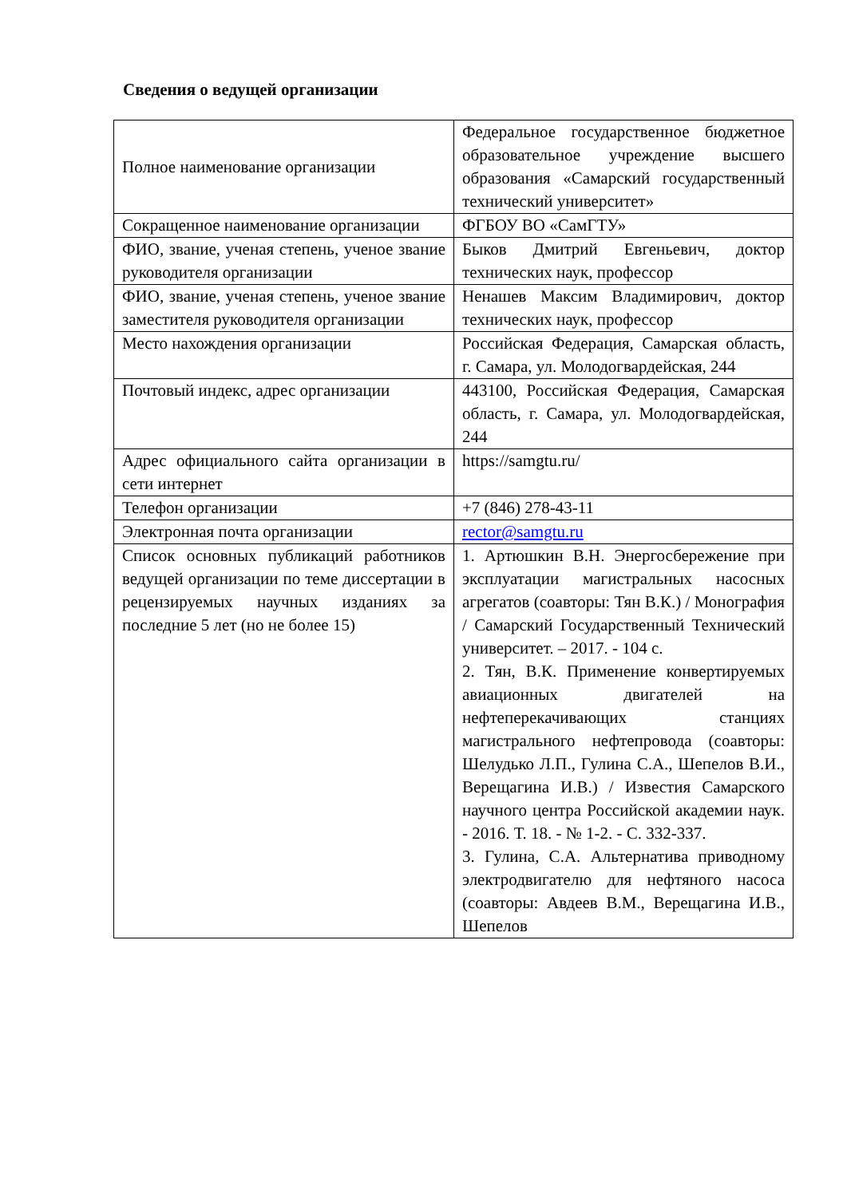Сведения о ведущей организации
| Полное наименование организации | Федеральное государственное бюджетное образовательное учреждение высшего образования «Самарский государственный технический университет» |
| Сокращенное наименование организации | ФГБОУ ВО «СамГТУ» |
| ФИО, звание, ученая степень, ученое звание руководителя организации | Быков Дмитрий Евгеньевич, доктор технических наук, профессор |
| ФИО, звание, ученая степень, ученое звание заместителя руководителя организации | Ненашев Максим Владимирович, доктор технических наук, профессор |
| Место нахождения организации | Российская Федерация, Самарская область, г. Самара, ул. Молодогвардейская, 244 |
| Почтовый индекс, адрес организации | 443100, Российская Федерация, Самарская область, г. Самара, ул. Молодогвардейская, 244 |
| Адрес официального сайта организации в сети интернет | https://samgtu.ru/ |
| Телефон организации | +7 (846) 278-43-11 |
| Электронная почта организации | rector@samgtu.ru |
| Список основных публикаций работников ведущей организации по теме диссертации в рецензируемых научных изданиях за последние 5 лет (но не более 15) | 1. Артюшкин В.Н. Энергосбережение при эксплуатации магистральных насосных агрегатов (соавторы: Тян В.К.) / Монография / Самарский Государственный Технический университет. – 2017. - 104 с. 2. Тян, В.К. Применение конвертируемых авиационных двигателей на нефтеперекачивающих станциях магистрального нефтепровода (соавторы: Шелудько Л.П., Гулина С.А., Шепелов В.И., Верещагина И.В.) / Известия Самарского научного центра Российской академии наук. - 2016. Т. 18. - № 1-2. - С. 332-337. 3. Гулина, С.А. Альтернатива приводному электродвигателю для нефтяного насоса (соавторы: Авдеев В.М., Верещагина И.В., Шепелов |